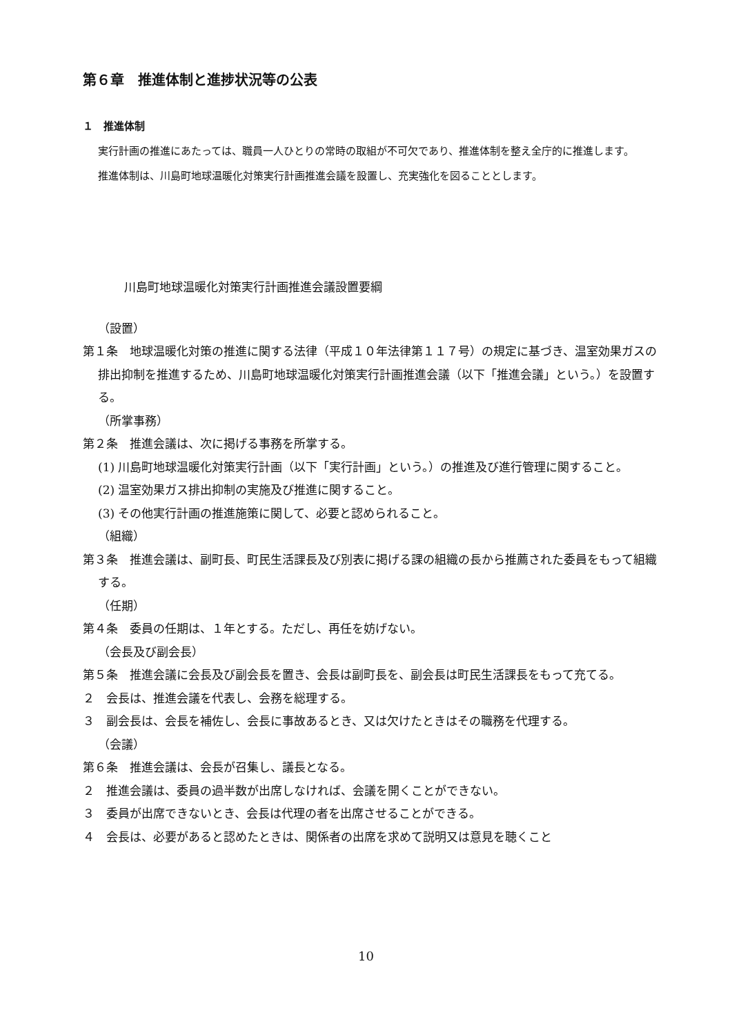第６章　推進体制と進捗状況等の公表
１　推進体制
実行計画の推進にあたっては、職員一人ひとりの常時の取組が不可欠であり、推進体制を整え全庁的に推進します。
推進体制は、川島町地球温暖化対策実行計画推進会議を設置し、充実強化を図ることとします。
川島町地球温暖化対策実行計画推進会議設置要綱
（設置）
第１条　地球温暖化対策の推進に関する法律（平成１０年法律第１１７号）の規定に基づき、温室効果ガスの排出抑制を推進するため、川島町地球温暖化対策実行計画推進会議（以下「推進会議」という。）を設置する。
（所掌事務）
第２条　推進会議は、次に掲げる事務を所掌する。
(1) 川島町地球温暖化対策実行計画（以下「実行計画」という。）の推進及び進行管理に関すること。
(2) 温室効果ガス排出抑制の実施及び推進に関すること。
(3) その他実行計画の推進施策に関して、必要と認められること。
（組織）
第３条　推進会議は、副町長、町民生活課長及び別表に掲げる課の組織の長から推薦された委員をもって組織する。
（任期）
第４条　委員の任期は、１年とする。ただし、再任を妨げない。
（会長及び副会長）
第５条　推進会議に会長及び副会長を置き、会長は副町長を、副会長は町民生活課長をもって充てる。
２　会長は、推進会議を代表し、会務を総理する。
３　副会長は、会長を補佐し、会長に事故あるとき、又は欠けたときはその職務を代理する。
（会議）
第６条　推進会議は、会長が召集し、議長となる。
２　推進会議は、委員の過半数が出席しなければ、会議を開くことができない。
３　委員が出席できないとき、会長は代理の者を出席させることができる。
４　会長は、必要があると認めたときは、関係者の出席を求めて説明又は意見を聴くこと
10